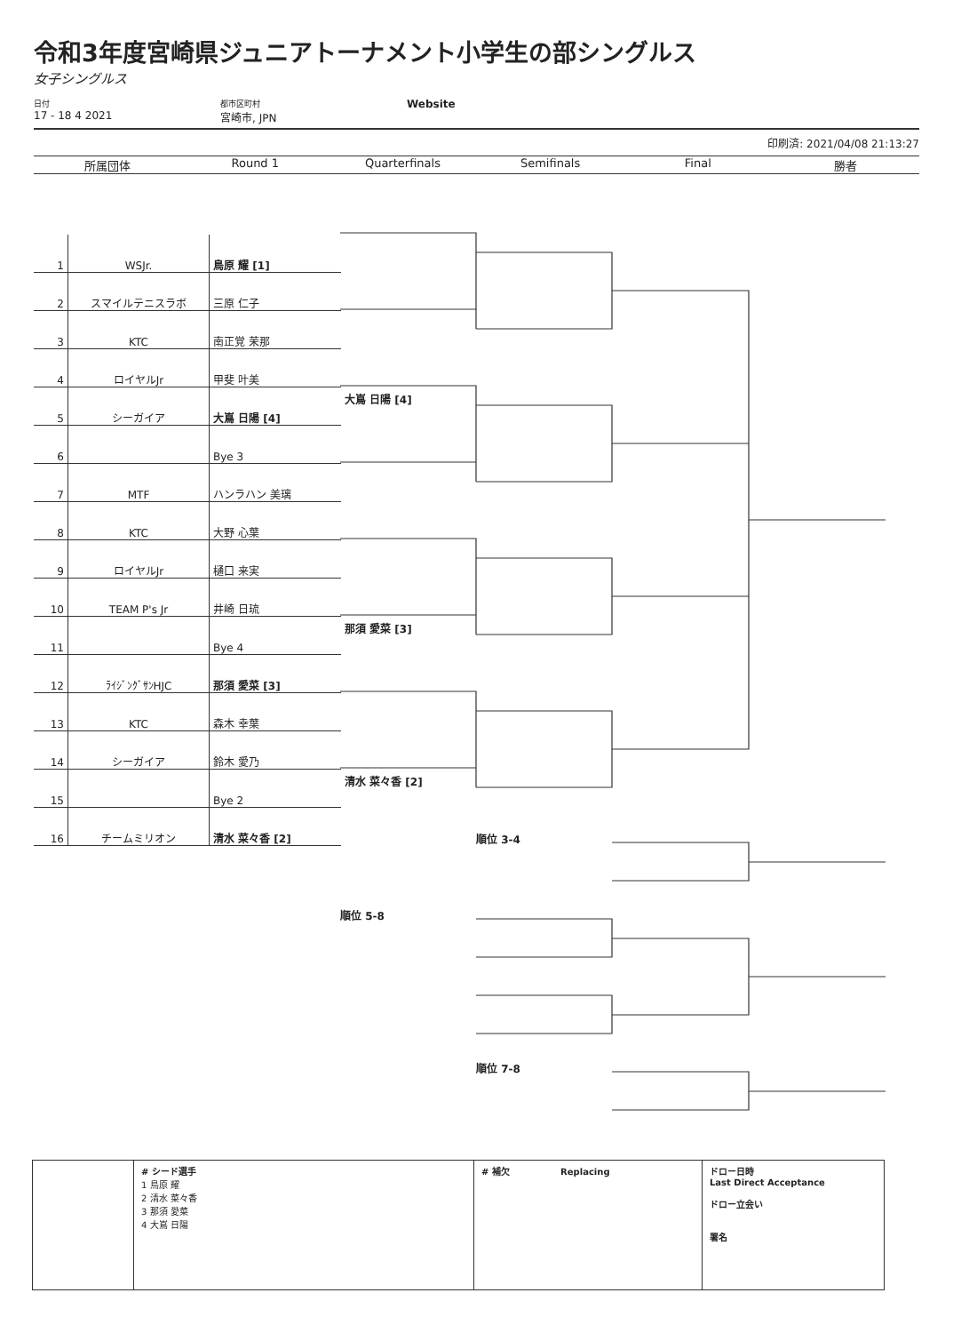令和3年度宮崎県ジュニアトーナメント小学生の部シングルス
女子シングルス
日付
17 - 18 4 2021
都市区町村
宮崎市, JPN
Website
印刷済: 2021/04/08 21:13:27
所属団体 Round 1 Quarterfinals Semifinals Final 勝者
| 1 | WSJr. | 鳥原 耀 [1] |
| 2 | スマイルテニスラボ | 三原 仁子 |
| 3 | KTC | 南正覚 茉那 |
| 4 | ロイヤルJr | 甲斐 叶美 |
| 5 | シーガイア | 大嶌 日陽 [4] |
| 6 | | Bye 3 |
| 7 | MTF | ハンラハン 美璃 |
| 8 | KTC | 大野 心葉 |
| 9 | ロイヤルJr | 樋口 来実 |
| 10 | TEAM P's Jr | 井崎 日琉 |
| 11 | | Bye 4 |
| 12 | ﾗｲｼﾞﾝｸﾞｻﾝHJC | 那須 愛菜 [3] |
| 13 | KTC | 森木 幸葉 |
| 14 | シーガイア | 鈴木 愛乃 |
| 15 | | Bye 2 |
| 16 | チームミリオン | 清水 菜々香 [2] |
大嶌 日陽 [4]
那須 愛菜 [3]
清水 菜々香 [2]
順位 3-4
順位 5-8
順位 7-8
# シード選手
1 鳥原 耀
2 清水 菜々香
3 那須 愛菜
4 大嶌 日陽
# 補欠 Replacing ドロー日時
Last Direct Acceptance
ドロー立会い
署名